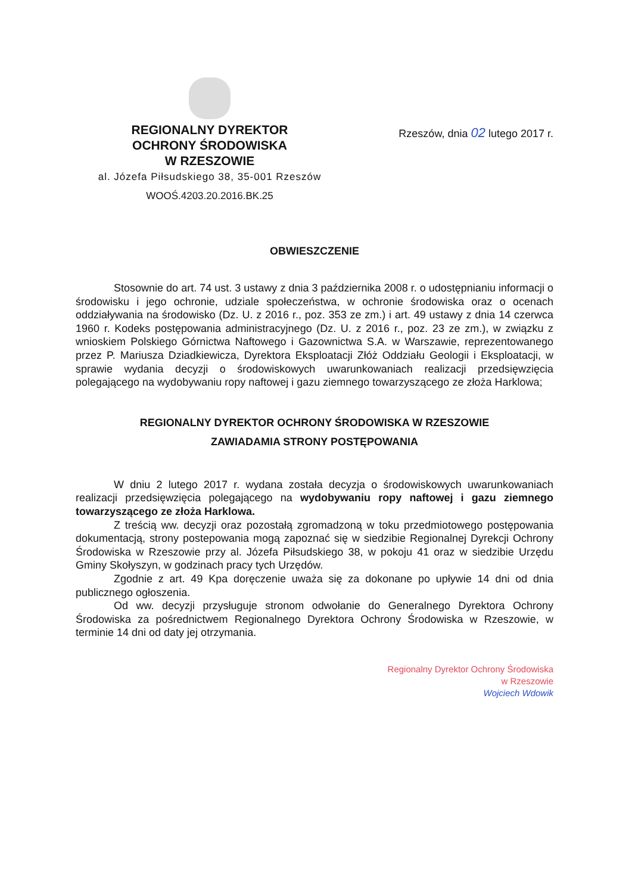REGIONALNY DYREKTOR
OCHRONY ŚRODOWISKA
W RZESZOWIE
al. Józefa Piłsudskiego 38, 35-001 Rzeszów
WOOŚ.4203.20.2016.BK.25
Rzeszów, dnia 02 lutego 2017 r.
OBWIESZCZENIE
Stosownie do art. 74 ust. 3 ustawy z dnia 3 października 2008 r. o udostępnianiu informacji o środowisku i jego ochronie, udziale społeczeństwa, w ochronie środowiska oraz o ocenach oddziaływania na środowisko (Dz. U. z 2016 r., poz. 353 ze zm.) i art. 49 ustawy z dnia 14 czerwca 1960 r. Kodeks postępowania administracyjnego (Dz. U. z 2016 r., poz. 23 ze zm.), w związku z wnioskiem Polskiego Górnictwa Naftowego i Gazownictwa S.A. w Warszawie, reprezentowanego przez P. Mariusza Dziadkiewicza, Dyrektora Eksploatacji Złóż Oddziału Geologii i Eksploatacji, w sprawie wydania decyzji o środowiskowych uwarunkowaniach realizacji przedsięwzięcia polegającego na wydobywaniu ropy naftowej i gazu ziemnego towarzyszącego ze złoża Harklowa;
REGIONALNY DYREKTOR OCHRONY ŚRODOWISKA W RZESZOWIE
ZAWIADAMIA STRONY POSTĘPOWANIA
W dniu 2 lutego 2017 r. wydana została decyzja o środowiskowych uwarunkowaniach realizacji przedsięwzięcia polegającego na wydobywaniu ropy naftowej i gazu ziemnego towarzyszącego ze złoża Harklowa.
Z treścią ww. decyzji oraz pozostałą zgromadzoną w toku przedmiotowego postępowania dokumentacją, strony postepowania mogą zapoznać się w siedzibie Regionalnej Dyrekcji Ochrony Środowiska w Rzeszowie przy al. Józefa Piłsudskiego 38, w pokoju 41 oraz w siedzibie Urzędu Gminy Skołyszyn, w godzinach pracy tych Urzędów.
Zgodnie z art. 49 Kpa doręczenie uważa się za dokonane po upływie 14 dni od dnia publicznego ogłoszenia.
Od ww. decyzji przysługuje stronom odwołanie do Generalnego Dyrektora Ochrony Środowiska za pośrednictwem Regionalnego Dyrektora Ochrony Środowiska w Rzeszowie, w terminie 14 dni od daty jej otrzymania.
Regionalny Dyrektor Ochrony Środowiska
w Rzeszowie
Wojciech Wdowik